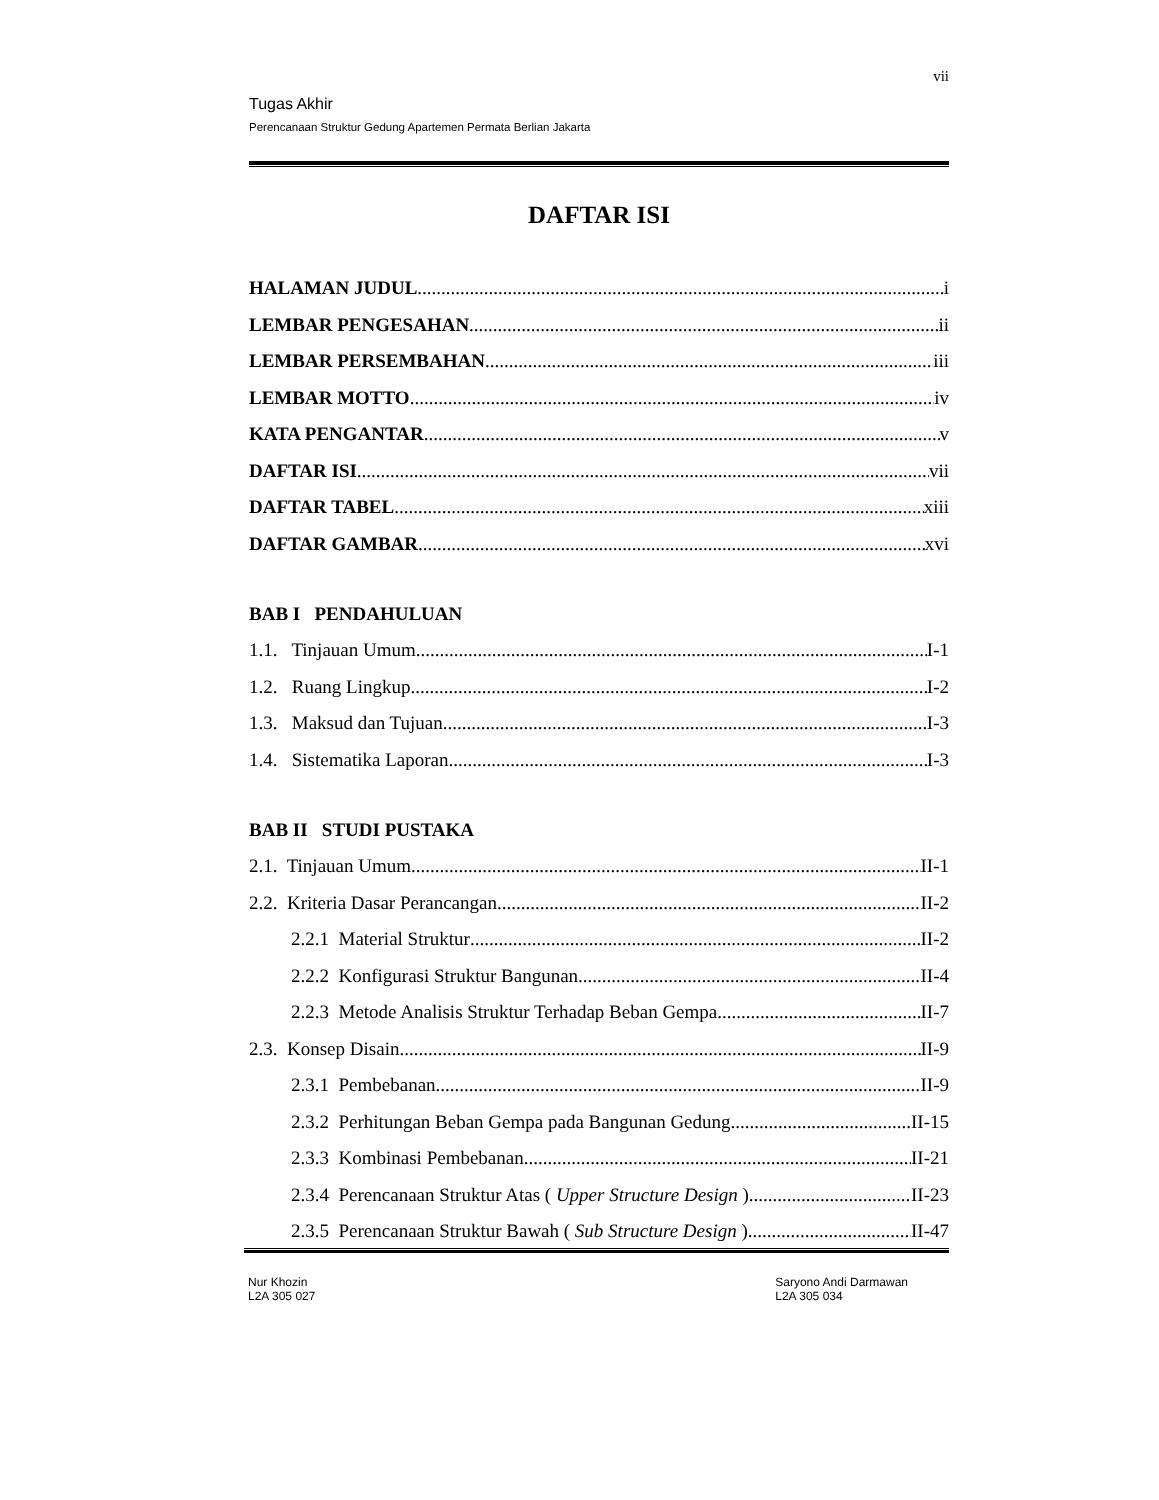vii
Tugas Akhir
Perencanaan Struktur Gedung Apartemen Permata Berlian Jakarta
DAFTAR ISI
HALAMAN JUDUL i
LEMBAR PENGESAHAN ii
LEMBAR PERSEMBAHAN iii
LEMBAR MOTTO iv
KATA PENGANTAR v
DAFTAR ISI vii
DAFTAR TABEL xiii
DAFTAR GAMBAR xvi
BAB I PENDAHULUAN
1.1. Tinjauan Umum I-1
1.2. Ruang Lingkup I-2
1.3. Maksud dan Tujuan I-3
1.4. Sistematika Laporan I-3
BAB II STUDI PUSTAKA
2.1. Tinjauan Umum II-1
2.2. Kriteria Dasar Perancangan II-2
2.2.1 Material Struktur II-2
2.2.2 Konfigurasi Struktur Bangunan II-4
2.2.3 Metode Analisis Struktur Terhadap Beban Gempa II-7
2.3. Konsep Disain II-9
2.3.1 Pembebanan II-9
2.3.2 Perhitungan Beban Gempa pada Bangunan Gedung II-15
2.3.3 Kombinasi Pembebanan II-21
2.3.4 Perencanaan Struktur Atas ( Upper Structure Design ) II-23
2.3.5 Perencanaan Struktur Bawah ( Sub Structure Design ) II-47
Nur Khozin
L2A 305 027
Saryono Andi Darmawan
L2A 305 034